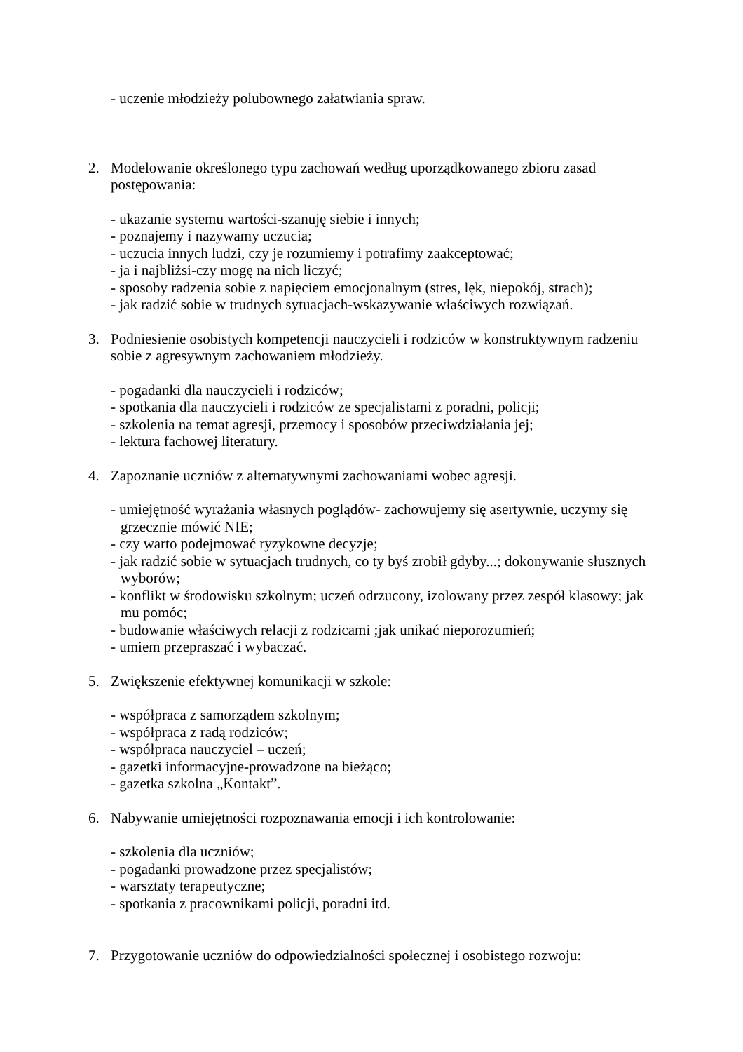- uczenie młodzieży polubownego załatwiania spraw.
2. Modelowanie określonego typu zachowań według uporządkowanego zbioru zasad postępowania:
- ukazanie systemu wartości-szanuję siebie i innych;
- poznajemy i nazywamy uczucia;
- uczucia innych ludzi, czy je rozumiemy i potrafimy zaakceptować;
- ja i najbliżsi-czy mogę na nich liczyć;
- sposoby radzenia sobie z napięciem emocjonalnym (stres, lęk, niepokój, strach);
- jak radzić sobie w trudnych sytuacjach-wskazywanie właściwych rozwiązań.
3. Podniesienie osobistych kompetencji nauczycieli i rodziców w konstruktywnym radzeniu sobie z agresywnym zachowaniem młodzieży.
- pogadanki dla nauczycieli i rodziców;
- spotkania dla nauczycieli i rodziców ze specjalistami z poradni, policji;
- szkolenia na temat agresji, przemocy i sposobów przeciwdziałania jej;
- lektura fachowej literatury.
4. Zapoznanie uczniów z alternatywnymi zachowaniami wobec agresji.
- umiejętność wyrażania własnych poglądów- zachowujemy się asertywnie, uczymy się grzecznie mówić NIE;
- czy warto podejmować ryzykowne decyzje;
- jak radzić sobie w sytuacjach trudnych, co ty byś zrobił gdyby...; dokonywanie słusznych wyborów;
- konflikt w środowisku szkolnym; uczeń odrzucony, izolowany przez zespół klasowy; jak mu pomóc;
- budowanie właściwych relacji z rodzicami ;jak unikać nieporozumień;
- umiem przepraszać i wybaczać.
5. Zwiększenie efektywnej komunikacji w szkole:
- współpraca z samorządem szkolnym;
- współpraca z radą rodziców;
- współpraca nauczyciel – uczeń;
- gazetki informacyjne-prowadzone na bieżąco;
- gazetka szkolna „Kontakt”.
6. Nabywanie umiejętności rozpoznawania emocji i ich kontrolowanie:
- szkolenia dla uczniów;
- pogadanki prowadzone przez specjalistów;
- warsztaty terapeutyczne;
- spotkania z pracownikami policji, poradni itd.
7. Przygotowanie uczniów do odpowiedzialności społecznej i osobistego rozwoju: